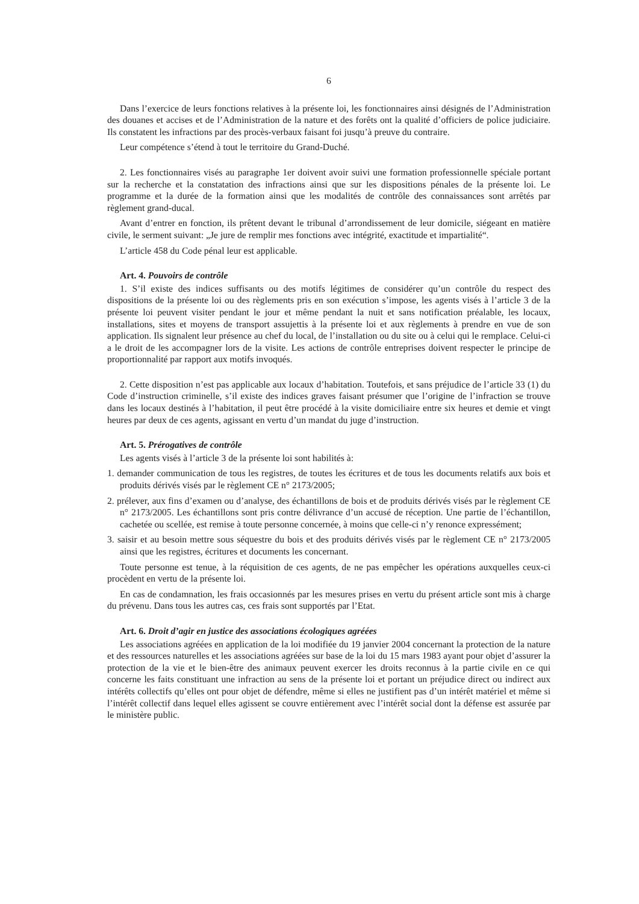6
Dans l’exercice de leurs fonctions relatives à la présente loi, les fonctionnaires ainsi désignés de l’Administration des douanes et accises et de l’Administration de la nature et des forêts ont la qualité d’officiers de police judiciaire. Ils constatent les infractions par des procès-verbaux faisant foi jusqu’à preuve du contraire.
Leur compétence s’étend à tout le territoire du Grand-Duché.
2. Les fonctionnaires visés au paragraphe 1er doivent avoir suivi une formation professionnelle spéciale portant sur la recherche et la constatation des infractions ainsi que sur les dispositions pénales de la présente loi. Le programme et la durée de la formation ainsi que les modalités de contrôle des connaissances sont arrêtés par règlement grand-ducal.
Avant d’entrer en fonction, ils prêtent devant le tribunal d’arrondissement de leur domicile, siégeant en matière civile, le serment suivant: „Je jure de remplir mes fonctions avec intégrité, exactitude et impartialité“.
L’article 458 du Code pénal leur est applicable.
Art. 4. Pouvoirs de contrôle
1. S’il existe des indices suffisants ou des motifs légitimes de considérer qu’un contrôle du respect des dispositions de la présente loi ou des règlements pris en son exécution s’impose, les agents visés à l’article 3 de la présente loi peuvent visiter pendant le jour et même pendant la nuit et sans notification préalable, les locaux, installations, sites et moyens de transport assujettis à la présente loi et aux règlements à prendre en vue de son application. Ils signalent leur présence au chef du local, de l’installation ou du site ou à celui qui le remplace. Celui-ci a le droit de les accompagner lors de la visite. Les actions de contrôle entreprises doivent respecter le principe de proportionnalité par rapport aux motifs invoqués.
2. Cette disposition n’est pas applicable aux locaux d’habitation. Toutefois, et sans préjudice de l’article 33 (1) du Code d’instruction criminelle, s’il existe des indices graves faisant présumer que l’origine de l’infraction se trouve dans les locaux destinés à l’habitation, il peut être procédé à la visite domiciliaire entre six heures et demie et vingt heures par deux de ces agents, agissant en vertu d’un mandat du juge d’instruction.
Art. 5. Prérogatives de contrôle
Les agents visés à l’article 3 de la présente loi sont habilités à:
1. demander communication de tous les registres, de toutes les écritures et de tous les documents relatifs aux bois et produits dérivés visés par le règlement CE n° 2173/2005;
2. prélever, aux fins d’examen ou d’analyse, des échantillons de bois et de produits dérivés visés par le règlement CE n° 2173/2005. Les échantillons sont pris contre délivrance d’un accusé de réception. Une partie de l’échantillon, cachetée ou scellée, est remise à toute personne concernée, à moins que celle-ci n’y renonce expressément;
3. saisir et au besoin mettre sous séquestre du bois et des produits dérivés visés par le règlement CE n° 2173/2005 ainsi que les registres, écritures et documents les concernant.
Toute personne est tenue, à la réquisition de ces agents, de ne pas empêcher les opérations auxquelles ceux-ci procèdent en vertu de la présente loi.
En cas de condamnation, les frais occasionnés par les mesures prises en vertu du présent article sont mis à charge du prévenu. Dans tous les autres cas, ces frais sont supportés par l’Etat.
Art. 6. Droit d’agir en justice des associations écologiques agréées
Les associations agréées en application de la loi modifiée du 19 janvier 2004 concernant la protection de la nature et des ressources naturelles et les associations agréées sur base de la loi du 15 mars 1983 ayant pour objet d’assurer la protection de la vie et le bien-être des animaux peuvent exercer les droits reconnus à la partie civile en ce qui concerne les faits constituant une infraction au sens de la présente loi et portant un préjudice direct ou indirect aux intérêts collectifs qu’elles ont pour objet de défendre, même si elles ne justifient pas d’un intérêt matériel et même si l’intérêt collectif dans lequel elles agissent se couvre entièrement avec l’intérêt social dont la défense est assurée par le ministère public.